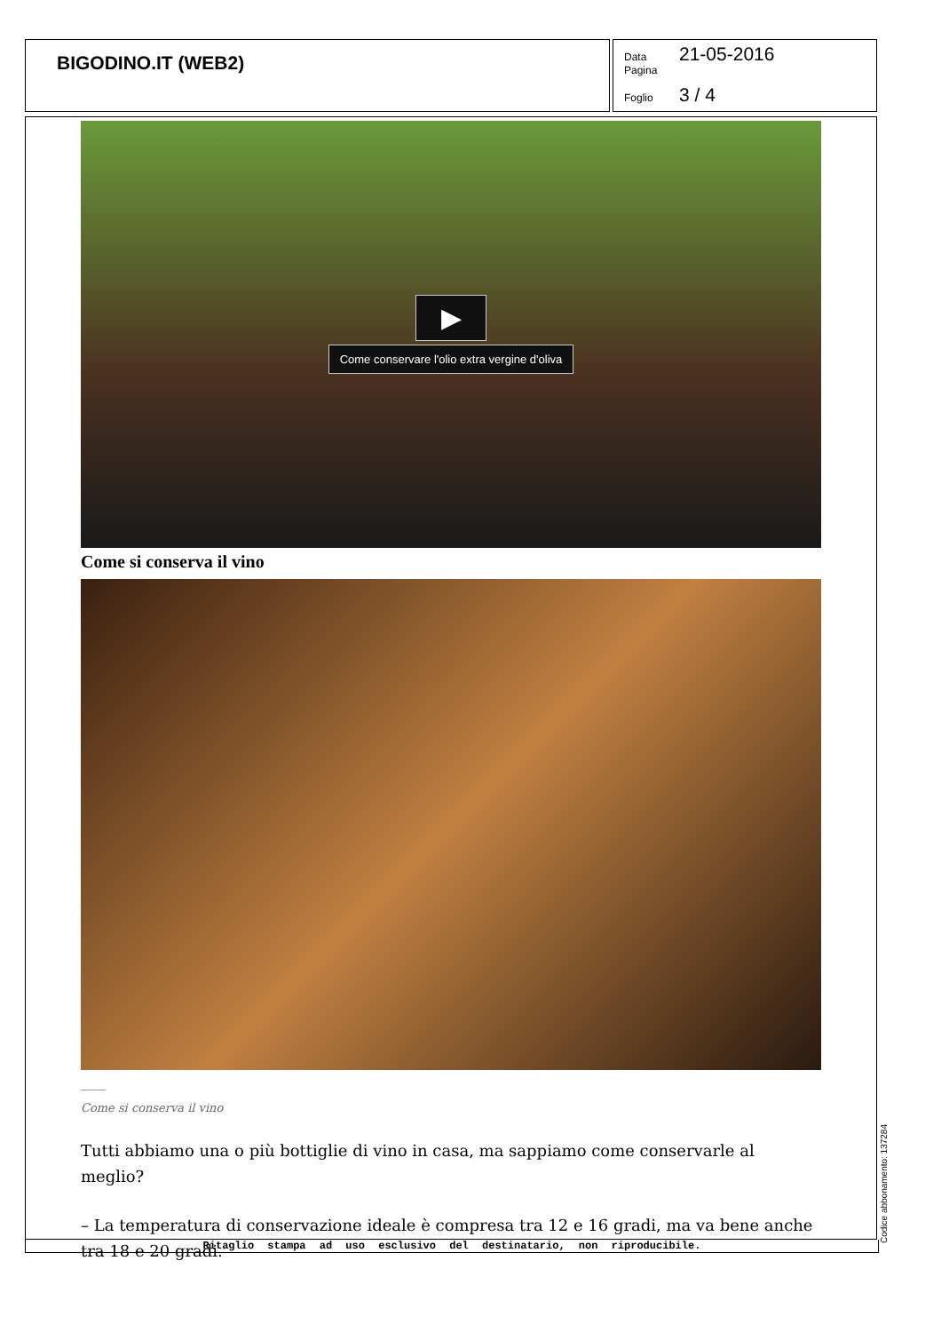BIGODINO.IT (WEB2)
Data 21-05-2016
Pagina
Foglio 3 / 4
▶
Come conservare l'olio extra vergine d'oliva
Come si conserva il vino
Come si conserva il vino
Tutti abbiamo una o più bottiglie di vino in casa, ma sappiamo come conservarle al meglio?
– La temperatura di conservazione ideale è compresa tra 12 e 16 gradi, ma va bene anche tra 18 e 20 gradi.
Ritaglio stampa ad uso esclusivo del destinatario, non riproducibile. Codice abbonamento: 137284